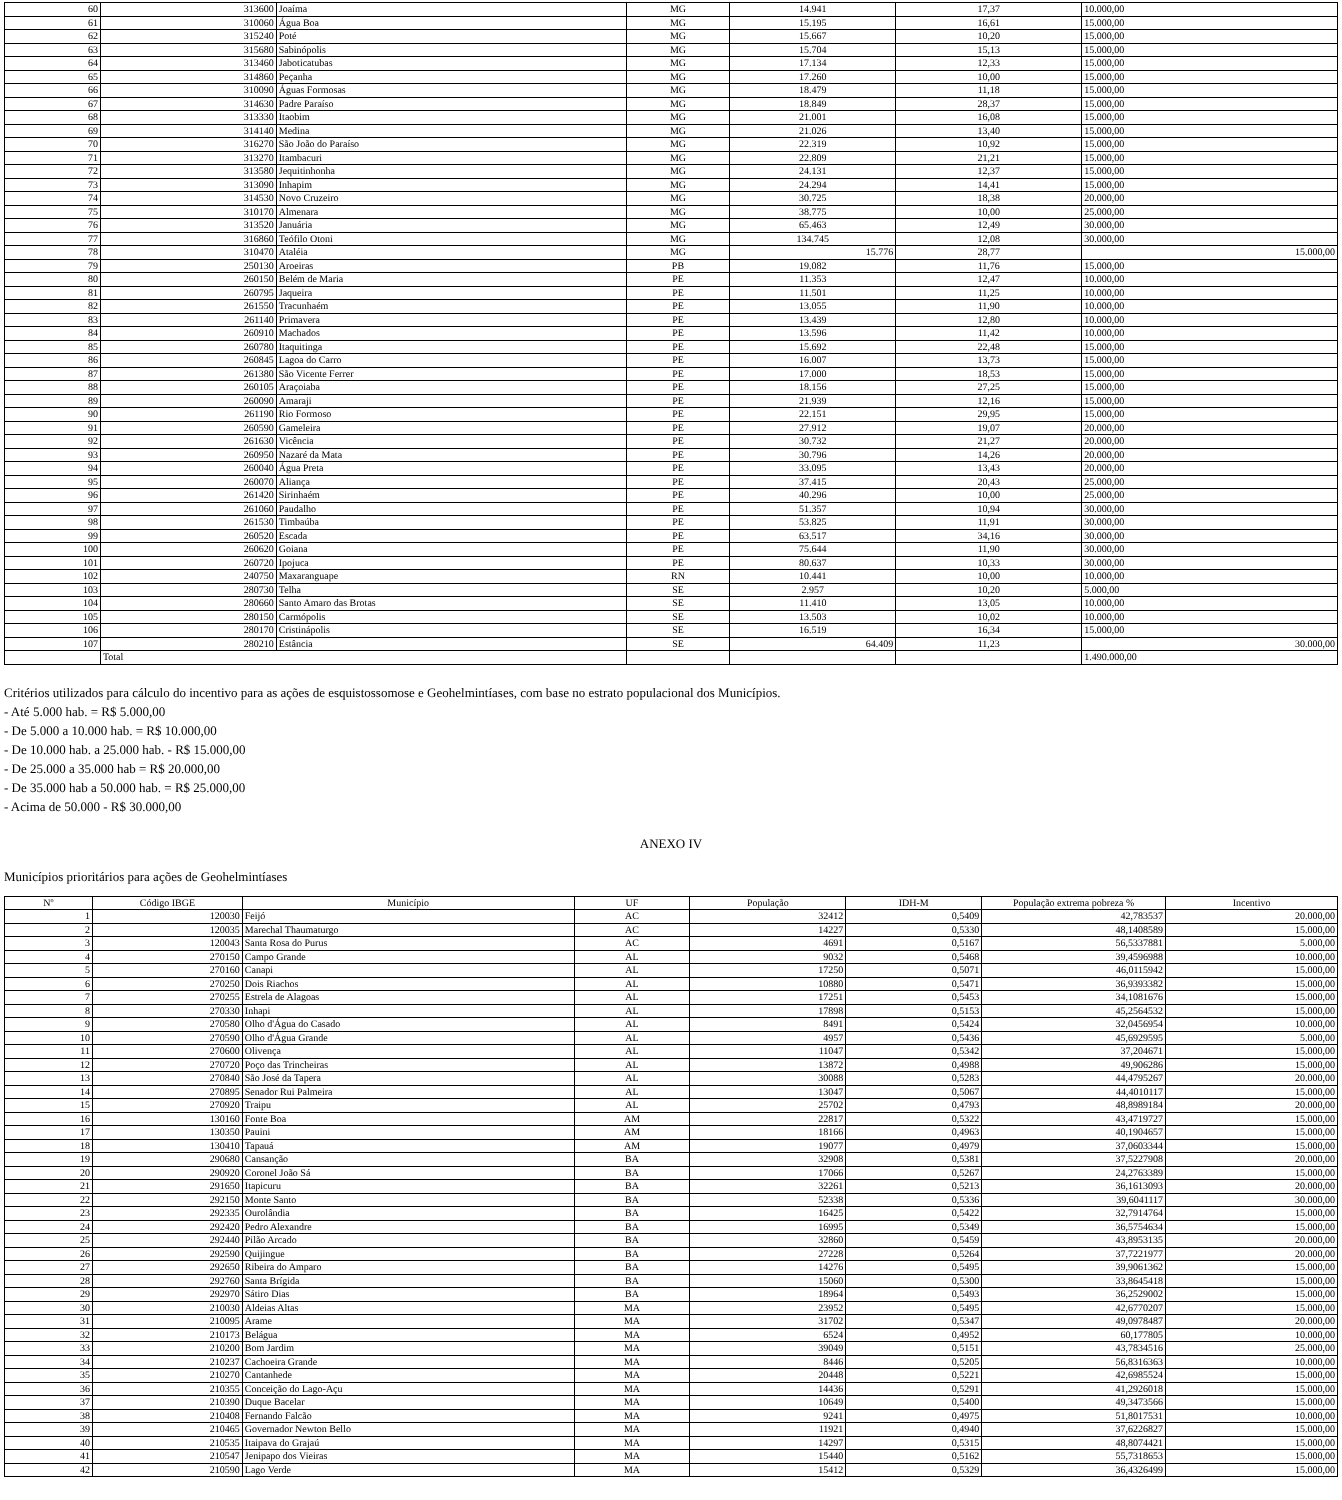| 60 | 313600 | Joaíma | MG | 14.941 | 17,37 | 10.000,00 |
| 61 | 310060 | Água Boa | MG | 15.195 | 16,61 | 15.000,00 |
| 62 | 315240 | Poté | MG | 15.667 | 10,20 | 15.000,00 |
| 63 | 315680 | Sabinópolis | MG | 15.704 | 15,13 | 15.000,00 |
| 64 | 313460 | Jaboticatubas | MG | 17.134 | 12,33 | 15.000,00 |
| 65 | 314860 | Peçanha | MG | 17.260 | 10,00 | 15.000,00 |
| 66 | 310090 | Águas Formosas | MG | 18.479 | 11,18 | 15.000,00 |
| 67 | 314630 | Padre Paraíso | MG | 18.849 | 28,37 | 15.000,00 |
| 68 | 313330 | Itaobim | MG | 21.001 | 16,08 | 15.000,00 |
| 69 | 314140 | Medina | MG | 21.026 | 13,40 | 15.000,00 |
| 70 | 316270 | São João do Paraíso | MG | 22.319 | 10,92 | 15.000,00 |
| 71 | 313270 | Itambacuri | MG | 22.809 | 21,21 | 15.000,00 |
| 72 | 313580 | Jequitinhonha | MG | 24.131 | 12,37 | 15.000,00 |
| 73 | 313090 | Inhapim | MG | 24.294 | 14,41 | 15.000,00 |
| 74 | 314530 | Novo Cruzeiro | MG | 30.725 | 18,38 | 20.000,00 |
| 75 | 310170 | Almenara | MG | 38.775 | 10,00 | 25.000,00 |
| 76 | 313520 | Januária | MG | 65.463 | 12,49 | 30.000,00 |
| 77 | 316860 | Teófilo Otoni | MG | 134.745 | 12,08 | 30.000,00 |
| 78 | 310470 | Ataléia | MG | 15.776 | 28,77 | 15.000,00 |
| 79 | 250130 | Aroeiras | PB | 19.082 | 11,76 | 15.000,00 |
| 80 | 260150 | Belém de Maria | PE | 11.353 | 12,47 | 10.000,00 |
| 81 | 260795 | Jaqueira | PE | 11.501 | 11,25 | 10.000,00 |
| 82 | 261550 | Tracunhaém | PE | 13.055 | 11,90 | 10.000,00 |
| 83 | 261140 | Primavera | PE | 13.439 | 12,80 | 10.000,00 |
| 84 | 260910 | Machados | PE | 13.596 | 11,42 | 10.000,00 |
| 85 | 260780 | Itaquitinga | PE | 15.692 | 22,48 | 15.000,00 |
| 86 | 260845 | Lagoa do Carro | PE | 16.007 | 13,73 | 15.000,00 |
| 87 | 261380 | São Vicente Ferrer | PE | 17.000 | 18,53 | 15.000,00 |
| 88 | 260105 | Araçoiaba | PE | 18.156 | 27,25 | 15.000,00 |
| 89 | 260090 | Amaraji | PE | 21.939 | 12,16 | 15.000,00 |
| 90 | 261190 | Rio Formoso | PE | 22.151 | 29,95 | 15.000,00 |
| 91 | 260590 | Gameleira | PE | 27.912 | 19,07 | 20.000,00 |
| 92 | 261630 | Vicência | PE | 30.732 | 21,27 | 20.000,00 |
| 93 | 260950 | Nazaré da Mata | PE | 30.796 | 14,26 | 20.000,00 |
| 94 | 260040 | Água Preta | PE | 33.095 | 13,43 | 20.000,00 |
| 95 | 260070 | Aliança | PE | 37.415 | 20,43 | 25.000,00 |
| 96 | 261420 | Sirinhaém | PE | 40.296 | 10,00 | 25.000,00 |
| 97 | 261060 | Paudalho | PE | 51.357 | 10,94 | 30.000,00 |
| 98 | 261530 | Timbaúba | PE | 53.825 | 11,91 | 30.000,00 |
| 99 | 260520 | Escada | PE | 63.517 | 34,16 | 30.000,00 |
| 100 | 260620 | Goiana | PE | 75.644 | 11,90 | 30.000,00 |
| 101 | 260720 | Ipojuca | PE | 80.637 | 10,33 | 30.000,00 |
| 102 | 240750 | Maxaranguape | RN | 10.441 | 10,00 | 10.000,00 |
| 103 | 280730 | Telha | SE | 2.957 | 10,20 | 5.000,00 |
| 104 | 280660 | Santo Amaro das Brotas | SE | 11.410 | 13,05 | 10.000,00 |
| 105 | 280150 | Carmópolis | SE | 13.503 | 10,02 | 10.000,00 |
| 106 | 280170 | Cristinápolis | SE | 16.519 | 16,34 | 15.000,00 |
| 107 | 280210 | Estância | SE | 64.409 | 11,23 | 30.000,00 |
| | Total | | | | | 1.490.000,00 |
Critérios utilizados para cálculo do incentivo para as ações de esquistossomose e Geohelmintíases, com base no estrato populacional dos Municípios.
- Até 5.000 hab. = R$ 5.000,00
- De 5.000 a 10.000 hab. = R$ 10.000,00
- De 10.000 hab. a 25.000 hab. - R$ 15.000,00
- De 25.000 a 35.000 hab = R$ 20.000,00
- De 35.000 hab a 50.000 hab. = R$ 25.000,00
- Acima de 50.000 - R$ 30.000,00
ANEXO IV
Municípios prioritários para ações de Geohelmintíases
| Nº | Código IBGE | Município | UF | População | IDH-M | População extrema pobreza % | Incentivo |
| --- | --- | --- | --- | --- | --- | --- | --- |
| 1 | 120030 | Feijó | AC | 32412 | 0,5409 | 42,783537 | 20.000,00 |
| 2 | 120035 | Marechal Thaumaturgo | AC | 14227 | 0,5330 | 48,1408589 | 15.000,00 |
| 3 | 120043 | Santa Rosa do Purus | AC | 4691 | 0,5167 | 56,5337881 | 5.000,00 |
| 4 | 270150 | Campo Grande | AL | 9032 | 0,5468 | 39,4596988 | 10.000,00 |
| 5 | 270160 | Canapi | AL | 17250 | 0,5071 | 46,0115942 | 15.000,00 |
| 6 | 270250 | Dois Riachos | AL | 10880 | 0,5471 | 36,9393382 | 15.000,00 |
| 7 | 270255 | Estrela de Alagoas | AL | 17251 | 0,5453 | 34,1081676 | 15.000,00 |
| 8 | 270330 | Inhapi | AL | 17898 | 0,5153 | 45,2564532 | 15.000,00 |
| 9 | 270580 | Olho d'Água do Casado | AL | 8491 | 0,5424 | 32,0456954 | 10.000,00 |
| 10 | 270590 | Olho d'Água Grande | AL | 4957 | 0,5436 | 45,6929595 | 5.000,00 |
| 11 | 270600 | Olivença | AL | 11047 | 0,5342 | 37,204671 | 15.000,00 |
| 12 | 270720 | Poço das Trincheiras | AL | 13872 | 0,4988 | 49,906286 | 15.000,00 |
| 13 | 270840 | São José da Tapera | AL | 30088 | 0,5283 | 44,4795267 | 20.000,00 |
| 14 | 270895 | Senador Rui Palmeira | AL | 13047 | 0,5067 | 44,4010117 | 15.000,00 |
| 15 | 270920 | Traipu | AL | 25702 | 0,4793 | 48,8989184 | 20.000,00 |
| 16 | 130160 | Fonte Boa | AM | 22817 | 0,5322 | 43,4719727 | 15.000,00 |
| 17 | 130350 | Pauini | AM | 18166 | 0,4963 | 40,1904657 | 15.000,00 |
| 18 | 130410 | Tapauá | AM | 19077 | 0,4979 | 37,0603344 | 15.000,00 |
| 19 | 290680 | Cansanção | BA | 32908 | 0,5381 | 37,5227908 | 20.000,00 |
| 20 | 290920 | Coronel João Sá | BA | 17066 | 0,5267 | 24,2763389 | 15.000,00 |
| 21 | 291650 | Itapicuru | BA | 32261 | 0,5213 | 36,1613093 | 20.000,00 |
| 22 | 292150 | Monte Santo | BA | 52338 | 0,5336 | 39,6041117 | 30.000,00 |
| 23 | 292335 | Ourolândia | BA | 16425 | 0,5422 | 32,7914764 | 15.000,00 |
| 24 | 292420 | Pedro Alexandre | BA | 16995 | 0,5349 | 36,5754634 | 15.000,00 |
| 25 | 292440 | Pilão Arcado | BA | 32860 | 0,5459 | 43,8953135 | 20.000,00 |
| 26 | 292590 | Quijingue | BA | 27228 | 0,5264 | 37,7221977 | 20.000,00 |
| 27 | 292650 | Ribeira do Amparo | BA | 14276 | 0,5495 | 39,9061362 | 15.000,00 |
| 28 | 292760 | Santa Brígida | BA | 15060 | 0,5300 | 33,8645418 | 15.000,00 |
| 29 | 292970 | Sátiro Dias | BA | 18964 | 0,5493 | 36,2529002 | 15.000,00 |
| 30 | 210030 | Aldeias Altas | MA | 23952 | 0,5495 | 42,6770207 | 15.000,00 |
| 31 | 210095 | Arame | MA | 31702 | 0,5347 | 49,0978487 | 20.000,00 |
| 32 | 210173 | Belágua | MA | 6524 | 0,4952 | 60,177805 | 10.000,00 |
| 33 | 210200 | Bom Jardim | MA | 39049 | 0,5151 | 43,7834516 | 25.000,00 |
| 34 | 210237 | Cachoeira Grande | MA | 8446 | 0,5205 | 56,8316363 | 10.000,00 |
| 35 | 210270 | Cantanhede | MA | 20448 | 0,5221 | 42,6985524 | 15.000,00 |
| 36 | 210355 | Conceição do Lago-Açu | MA | 14436 | 0,5291 | 41,2926018 | 15.000,00 |
| 37 | 210390 | Duque Bacelar | MA | 10649 | 0,5400 | 49,3473566 | 15.000,00 |
| 38 | 210408 | Fernando Falcão | MA | 9241 | 0,4975 | 51,8017531 | 10.000,00 |
| 39 | 210465 | Governador Newton Bello | MA | 11921 | 0,4940 | 37,6226827 | 15.000,00 |
| 40 | 210535 | Itaipava do Grajaú | MA | 14297 | 0,5315 | 48,8074421 | 15.000,00 |
| 41 | 210547 | Jenipapo dos Vieiras | MA | 15440 | 0,5162 | 55,7318653 | 15.000,00 |
| 42 | 210590 | Lago Verde | MA | 15412 | 0,5329 | 36,4326499 | 15.000,00 |